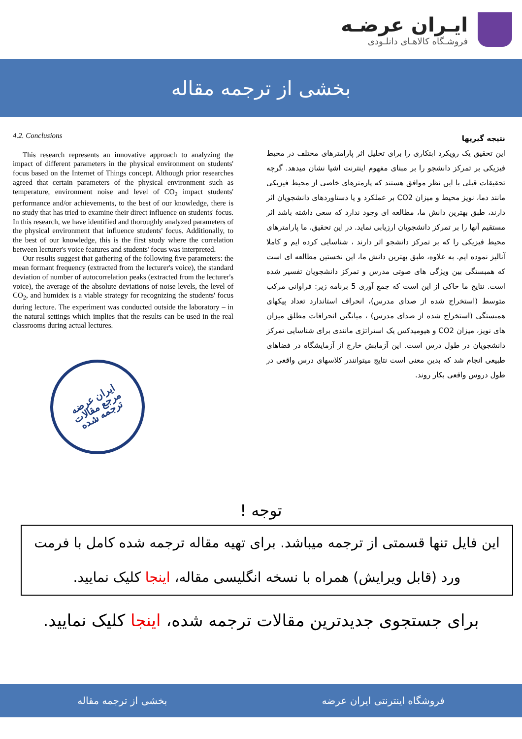ایـران عرضـه
فروشـگاه کالاهـای دانلـودی
بخشی از ترجمه مقاله
4.2. Conclusions
This research represents an innovative approach to analyzing the impact of different parameters in the physical environment on students' focus based on the Internet of Things concept. Although prior researches agreed that certain parameters of the physical environment such as temperature, environment noise and level of CO<sub>2</sub> impact students' performance and/or achievements, to the best of our knowledge, there is no study that has tried to examine their direct influence on students' focus. In this research, we have identified and thoroughly analyzed parameters of the physical environment that influence students' focus. Additionally, to the best of our knowledge, this is the first study where the correlation between lecturer's voice features and students' focus was interpreted.
Our results suggest that gathering of the following five parameters: the mean formant frequency (extracted from the lecturer's voice), the standard deviation of number of autocorrelation peaks (extracted from the lecturer's voice), the average of the absolute deviations of noise levels, the level of CO<sub>2</sub>, and humidex is a viable strategy for recognizing the students' focus during lecture. The experiment was conducted outside the laboratory – in the natural settings which implies that the results can be used in the real classrooms during actual lectures.
ایران عرضه
مرجع مقالات
ترجمه شده
نتیجه گیریها
این تحقیق یک رویکرد ابتکاری را برای تحلیل اثر پارامترهای مختلف در محیط فیزیکی بر تمرکز دانشجو را بر مبنای مفهوم اینترنت اشیا نشان میدهد. گرچه تحقیقات قبلی با این نظر موافق هستند که پارمترهای خاصی از محیط فیزیکی مانند دما، نویز محیط و میزان CO2 بر عملکرد و یا دستاوردهای دانشجویان اثر دارند، طبق بهترین دانش ما، مطالعه ای وجود ندارد که سعی داشته باشد اثر مستقیم آنها را بر تمرکز دانشجویان ارزیابی نماید. در این تحقیق، ما پارامترهای محیط فیزیکی را که بر تمرکز دانشجو اثر دارند ، شناسایی کرده ایم و کاملا آنالیز نموده ایم. به علاوه، طبق بهترین دانش ما، این نخستین مطالعه ای است که همبستگی بین ویژگی های صوتی مدرس و تمرکز دانشجویان تفسیر شده است. نتایج ما حاکی از این است که جمع آوری 5 برنامه زیر: فراوانی مرکب متوسط (استخراج شده از صدای مدرس)، انحراف استاندارد تعداد پیکهای همبستگی (استخراج شده از صدای مدرس) ، میانگین انحرافات مطلق میزان های نویز، میزان CO2 و هیومیدکس یک استراتژی مانندی برای شناسایی تمرکز دانشجویان در طول درس است. این آزمایش خارج از آزمایشگاه در فضاهای طبیعی انجام شد که بدین معنی است نتایج میتوانندر کلاسهای درس واقعی در طول دروس واقعی بکار روند.
توجه !
این فایل تنها قسمتی از ترجمه میباشد. برای تهیه مقاله ترجمه شده کامل با فرمت ورد (قابل ویرایش) همراه با نسخه انگلیسی مقاله، اینجا کلیک نمایید.
برای جستجوی جدیدترین مقالات ترجمه شده، اینجا کلیک نمایید.
فروشگاه اینترنتی ایران عرضه بخشی از ترجمه مقاله